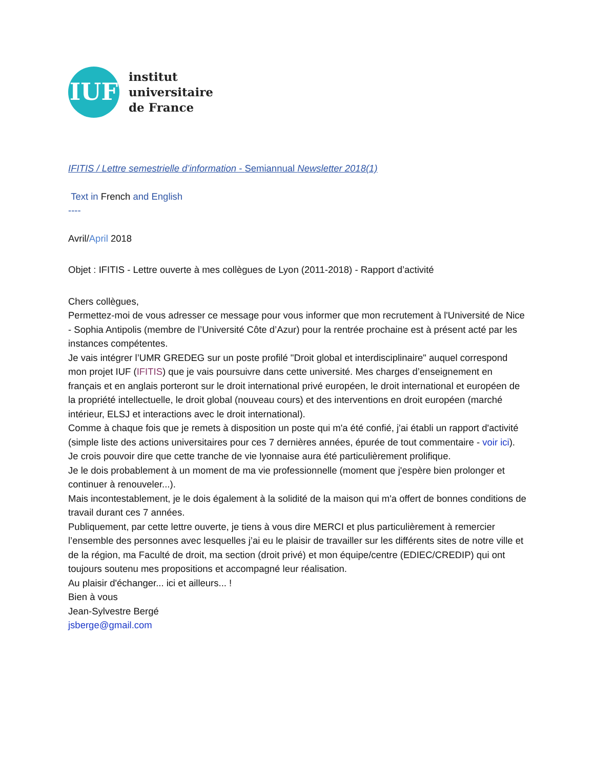IUF
institut
universitaire
de France
IFITIS / Lettre semestrielle d’information - Semiannual Newsletter 2018(1)
Text in French and English
----
Avril/April 2018
Objet : IFITIS - Lettre ouverte à mes collègues de Lyon (2011-2018) - Rapport d’activité
Chers collègues,
Permettez-moi de vous adresser ce message pour vous informer que mon recrutement à l'Université de Nice - Sophia Antipolis (membre de l’Université Côte d’Azur) pour la rentrée prochaine est à présent acté par les instances compétentes.
Je vais intégrer l’UMR GREDEG sur un poste profilé "Droit global et interdisciplinaire" auquel correspond mon projet IUF (IFITIS) que je vais poursuivre dans cette université. Mes charges d’enseignement en français et en anglais porteront sur le droit international privé européen, le droit international et européen de la propriété intellectuelle, le droit global (nouveau cours) et des interventions en droit européen (marché intérieur, ELSJ et interactions avec le droit international).
Comme à chaque fois que je remets à disposition un poste qui m'a été confié, j'ai établi un rapport d'activité (simple liste des actions universitaires pour ces 7 dernières années, épurée de tout commentaire - voir ici).
Je crois pouvoir dire que cette tranche de vie lyonnaise aura été particulièrement prolifique.
Je le dois probablement à un moment de ma vie professionnelle (moment que j'espère bien prolonger et continuer à renouveler...).
Mais incontestablement, je le dois également à la solidité de la maison qui m'a offert de bonnes conditions de travail durant ces 7 années.
Publiquement, par cette lettre ouverte, je tiens à vous dire MERCI et plus particulièrement à remercier l’ensemble des personnes avec lesquelles j’ai eu le plaisir de travailler sur les différents sites de notre ville et de la région, ma Faculté de droit, ma section (droit privé) et mon équipe/centre (EDIEC/CREDIP) qui ont toujours soutenu mes propositions et accompagné leur réalisation.
Au plaisir d'échanger... ici et ailleurs... !
Bien à vous
Jean-Sylvestre Bergé
jsberge@gmail.com